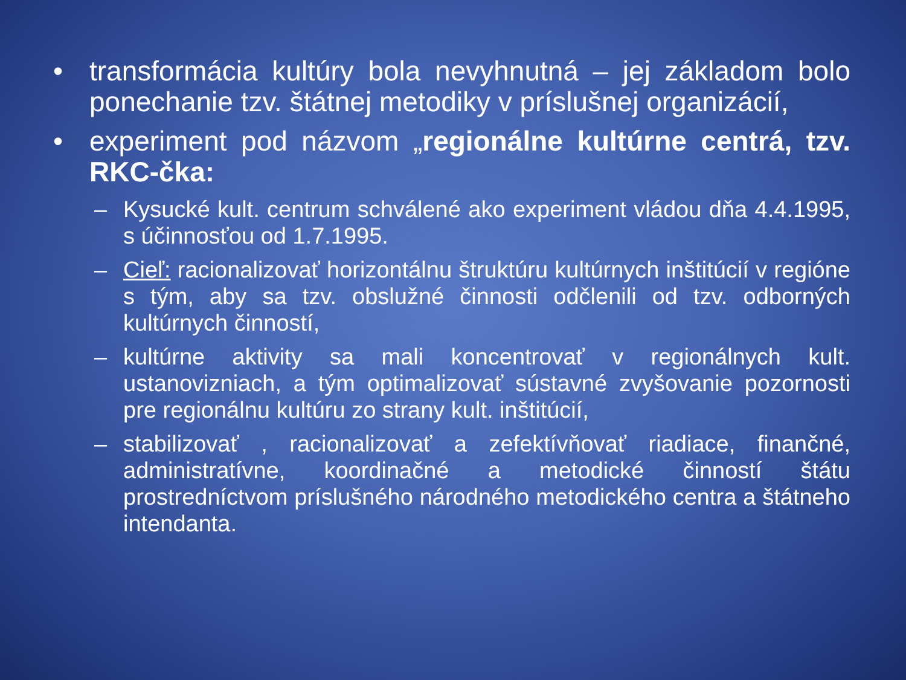• transformácia kultúry bola nevyhnutná – jej základom bolo ponechanie tzv. štátnej metodiky v príslušnej organizácií,
• experiment pod názvom „regionálne kultúrne centrá, tzv. RKC-čka:
– Kysucké kult. centrum schválené ako experiment vládou dňa 4.4.1995, s účinnosťou od 1.7.1995.
– Cieľ: racionalizovať horizontálnu štruktúru kultúrnych inštitúcií v regióne s tým, aby sa tzv. obslužné činnosti odčlenili od tzv. odborných kultúrnych činností,
– kultúrne aktivity sa mali koncentrovať v regionálnych kult. ustanovizniach, a tým optimalizovať sústavné zvyšovanie pozornosti pre regionálnu kultúru zo strany kult. inštitúcií,
– stabilizovať , racionalizovať a zefektívňovať riadiace, finančné, administratívne, koordinačné a metodické činností štátu prostredníctvom príslušného národného metodického centra a štátneho intendanta.